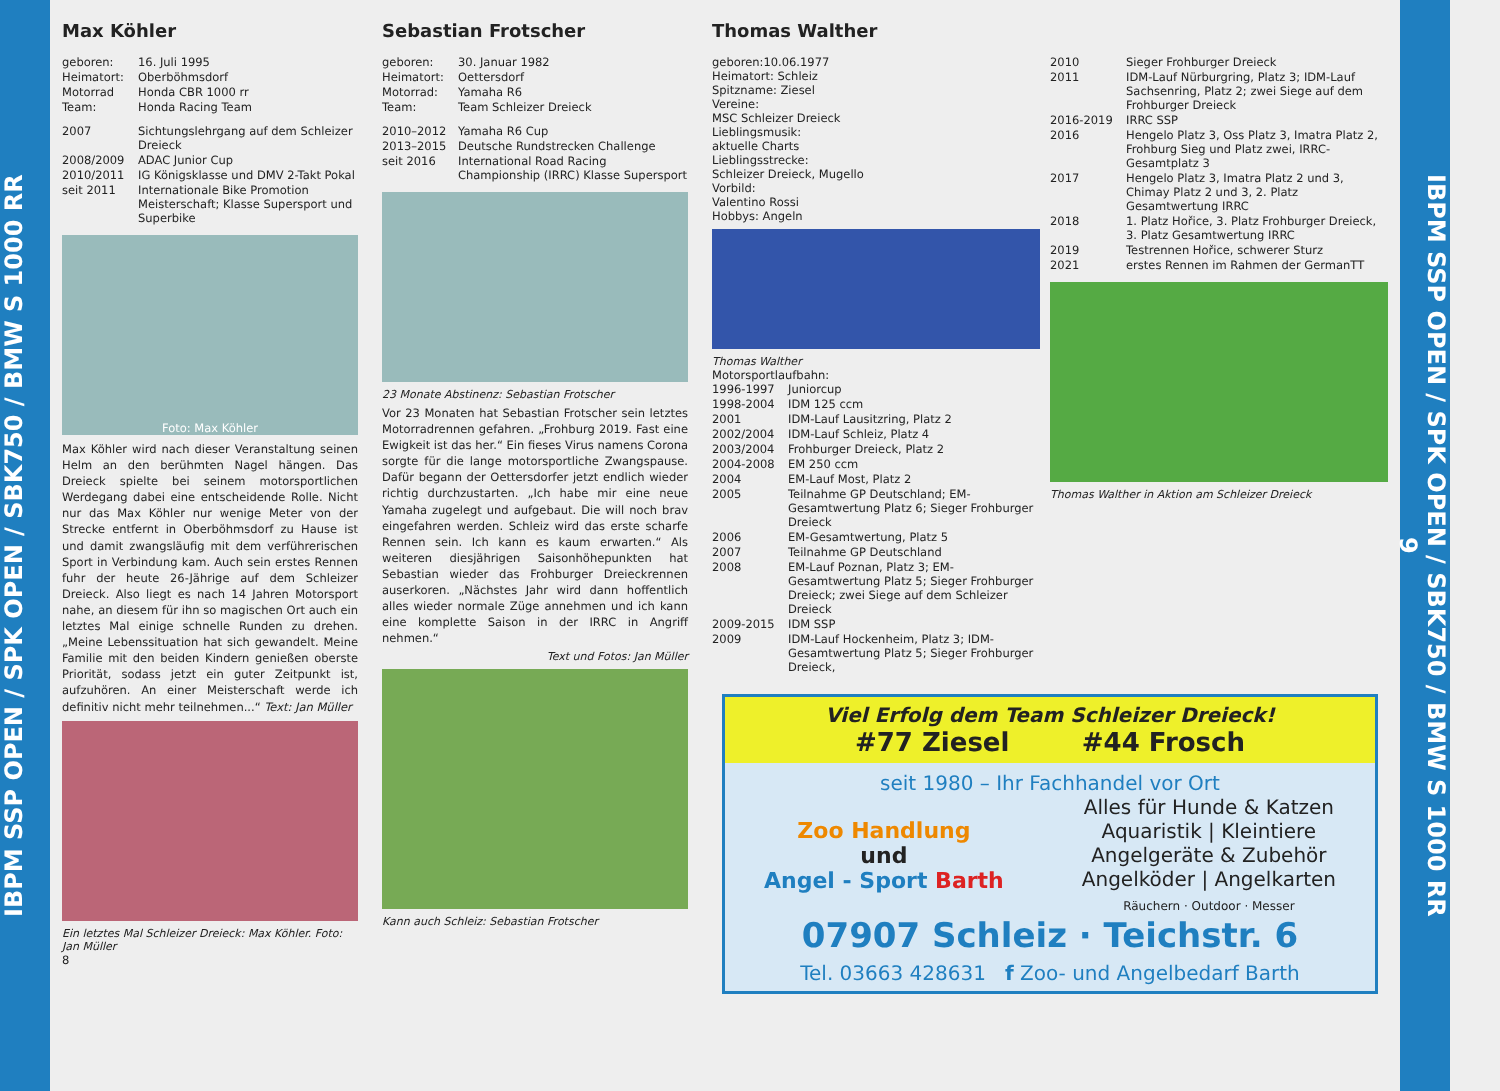IBPM SSP OPEN / SPK OPEN / SBK750 / BMW S 1000 RR
Max Köhler
geboren: 16. Juli 1995 Heimatort: Oberböhmsdorf Motorrad Honda CBR 1000 rr Team: Honda Racing Team
2007 Sichtungslehrgang auf dem Schleizer Dreieck 2008/2009 ADAC Junior Cup 2010/2011 IG Königsklasse und DMV 2-Takt Pokal seit 2011 Internationale Bike Promotion Meisterschaft; Klasse Supersport und Superbike
Foto: Max Köhler
Max Köhler wird nach dieser Veranstaltung seinen Helm an den berühmten Nagel hängen. Das Dreieck spielte bei seinem motorsportlichen Werdegang dabei eine entscheidende Rolle. Nicht nur das Max Köhler nur wenige Meter von der Strecke entfernt in Oberböhmsdorf zu Hause ist und damit zwangsläufig mit dem verführerischen Sport in Verbindung kam. Auch sein erstes Rennen fuhr der heute 26-Jährige auf dem Schleizer Dreieck. Also liegt es nach 14 Jahren Motorsport nahe, an diesem für ihn so magischen Ort auch ein letztes Mal einige schnelle Runden zu drehen. „Meine Lebenssituation hat sich gewandelt. Meine Familie mit den beiden Kindern genießen oberste Priorität, sodass jetzt ein guter Zeitpunkt ist, aufzuhören. An einer Meisterschaft werde ich definitiv nicht mehr teilnehmen...“ Text: Jan Müller
Ein letztes Mal Schleizer Dreieck: Max Köhler. Foto: Jan Müller
8
Sebastian Frotscher
geboren: 30. Januar 1982 Heimatort: Oettersdorf Motorrad: Yamaha R6 Team: Team Schleizer Dreieck
2010–2012 Yamaha R6 Cup 2013–2015 Deutsche Rundstrecken Challenge seit 2016 International Road Racing Championship (IRRC) Klasse Supersport
23 Monate Abstinenz: Sebastian Frotscher
Vor 23 Monaten hat Sebastian Frotscher sein letztes Motorradrennen gefahren. „Frohburg 2019. Fast eine Ewigkeit ist das her.“ Ein fieses Virus namens Corona sorgte für die lange motorsportliche Zwangspause. Dafür begann der Oettersdorfer jetzt endlich wieder richtig durchzustarten. „Ich habe mir eine neue Yamaha zugelegt und aufgebaut. Die will noch brav eingefahren werden. Schleiz wird das erste scharfe Rennen sein. Ich kann es kaum erwarten.“ Als weiteren diesjährigen Saisonhöhepunkten hat Sebastian wieder das Frohburger Dreieckrennen auserkoren. „Nächstes Jahr wird dann hoffentlich alles wieder normale Züge annehmen und ich kann eine komplette Saison in der IRRC in Angriff nehmen.“
Text und Fotos: Jan Müller
Kann auch Schleiz: Sebastian Frotscher
Thomas Walther
geboren:10.06.1977
Heimatort: Schleiz
Spitzname: Ziesel
Vereine:
MSC Schleizer Dreieck
Lieblingsmusik:
aktuelle Charts
Lieblingsstrecke:
Schleizer Dreieck, Mugello
Vorbild:
Valentino Rossi
Hobbys: Angeln
Thomas Walther
Motorsportlaufbahn:
1996-1997 Juniorcup 1998-2004 IDM 125 ccm 2001 IDM-Lauf Lausitzring, Platz 2 2002/2004 IDM-Lauf Schleiz, Platz 4 2003/2004 Frohburger Dreieck, Platz 2 2004-2008 EM 250 ccm 2004 EM-Lauf Most, Platz 2 2005 Teilnahme GP Deutschland; EM-Gesamtwertung Platz 6; Sieger Frohburger Dreieck 2006 EM-Gesamtwertung, Platz 5 2007 Teilnahme GP Deutschland 2008 EM-Lauf Poznan, Platz 3; EM-Gesamtwertung Platz 5; Sieger Frohburger Dreieck; zwei Siege auf dem Schleizer Dreieck 2009-2015 IDM SSP 2009 IDM-Lauf Hockenheim, Platz 3; IDM-Gesamtwertung Platz 5; Sieger Frohburger Dreieck,
2010 Sieger Frohburger Dreieck 2011 IDM-Lauf Nürburgring, Platz 3; IDM-Lauf Sachsenring, Platz 2; zwei Siege auf dem Frohburger Dreieck 2016-2019 IRRC SSP 2016 Hengelo Platz 3, Oss Platz 3, Imatra Platz 2, Frohburg Sieg und Platz zwei, IRRC-Gesamtplatz 3 2017 Hengelo Platz 3, Imatra Platz 2 und 3, Chimay Platz 2 und 3, 2. Platz Gesamtwertung IRRC 2018 1. Platz Hořice, 3. Platz Frohburger Dreieck, 3. Platz Gesamtwertung IRRC 2019 Testrennen Hořice, schwerer Sturz 2021 erstes Rennen im Rahmen der GermanTT
Thomas Walther in Aktion am Schleizer Dreieck
Viel Erfolg dem Team Schleizer Dreieck!
#77 Ziesel #44 Frosch
seit 1980 – Ihr Fachhandel vor Ort
Zoo Handlung
und
Angel - Sport Barth
Alles für Hunde & Katzen
Aquaristik | Kleintiere
Angelgeräte & Zubehör
Angelköder | Angelkarten
Räuchern · Outdoor · Messer
07907 Schleiz · Teichstr. 6
Tel. 03663 428631 f Zoo- und Angelbedarf Barth
IBPM SSP OPEN / SPK OPEN / SBK750 / BMW S 1000 RR
9